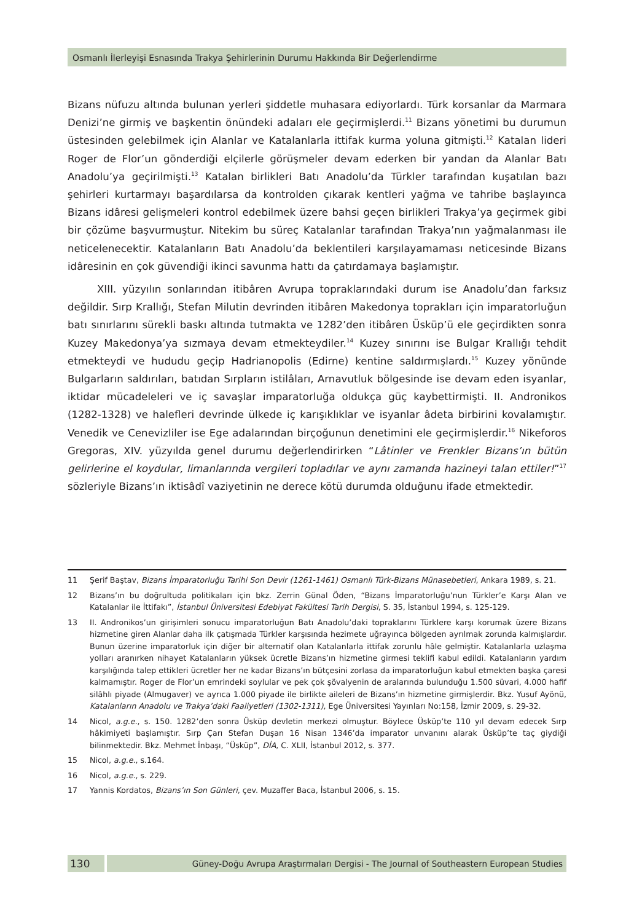Osmanlı İlerleyişi Esnasında Trakya Şehirlerinin Durumu Hakkında Bir Değerlendirme
Bizans nüfuzu altında bulunan yerleri şiddetle muhasara ediyorlardı. Türk korsanlar da Marmara Denizi’ne girmiş ve başkentin önündeki adaları ele geçirmişlerdi.<sup>11</sup> Bizans yönetimi bu durumun üstesinden gelebilmek için Alanlar ve Katalanlarla ittifak kurma yoluna gitmişti.<sup>12</sup> Katalan lideri Roger de Flor’un gönderdiği elçilerle görüşmeler devam ederken bir yandan da Alanlar Batı Anadolu’ya geçirilmişti.<sup>13</sup> Katalan birlikleri Batı Anadolu’da Türkler tarafından kuşatılan bazı şehirleri kurtarmayı başardılarsa da kontrolden çıkarak kentleri yağma ve tahribe başlayınca Bizans idâresi gelişmeleri kontrol edebilmek üzere bahsi geçen birlikleri Trakya’ya geçirmek gibi bir çözüme başvurmuştur. Nitekim bu süreç Katalanlar tarafından Trakya’nın yağmalanması ile neticelenecektir. Katalanların Batı Anadolu’da beklentileri karşılayamaması neticesinde Bizans idâresinin en çok güvendiği ikinci savunma hattı da çatırdamaya başlamıştır.
XIII. yüzyılın sonlarından itibâren Avrupa topraklarındaki durum ise Anadolu’dan farksız değildir. Sırp Krallığı, Stefan Milutin devrinden itibâren Makedonya toprakları için imparatorluğun batı sınırlarını sürekli baskı altında tutmakta ve 1282’den itibâren Üsküp’ü ele geçirdikten sonra Kuzey Makedonya’ya sızmaya devam etmekteydiler.<sup>14</sup> Kuzey sınırını ise Bulgar Krallığı tehdit etmekteydi ve hududu geçip Hadrianopolis (Edirne) kentine saldırmışlardı.<sup>15</sup> Kuzey yönünde Bulgarların saldırıları, batıdan Sırpların istilâları, Arnavutluk bölgesinde ise devam eden isyanlar, iktidar mücadeleleri ve iç savaşlar imparatorluğa oldukça güç kaybettirmişti. II. Andronikos (1282-1328) ve halefleri devrinde ülkede iç karışıklıklar ve isyanlar âdeta birbirini kovalamıştır. Venedik ve Cenevizliler ise Ege adalarından birçoğunun denetimini ele geçirmişlerdir.<sup>16</sup> Nikeforos Gregoras, XIV. yüzyılda genel durumu değerlendirirken “Lâtinler ve Frenkler Bizans’ın bütün gelirlerine el koydular, limanlarında vergileri topladılar ve aynı zamanda hazineyi talan ettiler!”<sup>17</sup> sözleriyle Bizans’ın iktisâdî vaziyetinin ne derece kötü durumda olduğunu ifade etmektedir.
11 Şerif Baştav, Bizans İmparatorluğu Tarihi Son Devir (1261-1461) Osmanlı Türk-Bizans Münasebetleri, Ankara 1989, s. 21.
12 Bizans’ın bu doğrultuda politikaları için bkz. Zerrin Günal Öden, “Bizans İmparatorluğu’nun Türkler’e Karşı Alan ve Katalanlar ile İttifakı”, İstanbul Üniversitesi Edebiyat Fakültesi Tarih Dergisi, S. 35, İstanbul 1994, s. 125-129.
13 II. Andronikos’un girişimleri sonucu imparatorluğun Batı Anadolu’daki topraklarını Türklere karşı korumak üzere Bizans hizmetine giren Alanlar daha ilk çatışmada Türkler karşısında hezimete uğrayınca bölgeden ayrılmak zorunda kalmışlardır. Bunun üzerine imparatorluk için diğer bir alternatif olan Katalanlarla ittifak zorunlu hâle gelmiştir. Katalanlarla uzlaşma yolları aranırken nihayet Katalanların yüksek ücretle Bizans’ın hizmetine girmesi teklifi kabul edildi. Katalanların yardım karşılığında talep ettikleri ücretler her ne kadar Bizans’ın bütçesini zorlasa da imparatorluğun kabul etmekten başka çaresi kalmamıştır. Roger de Flor’un emrindeki soylular ve pek çok şövalyenin de aralarında bulunduğu 1.500 süvari, 4.000 hafif silâhlı piyade (Almugaver) ve ayrıca 1.000 piyade ile birlikte aileleri de Bizans’ın hizmetine girmişlerdir. Bkz. Yusuf Ayönü, Katalanların Anadolu ve Trakya’daki Faaliyetleri (1302-1311), Ege Üniversitesi Yayınları No:158, İzmir 2009, s. 29-32.
14 Nicol, a.g.e., s. 150. 1282’den sonra Üsküp devletin merkezi olmuştur. Böylece Üsküp’te 110 yıl devam edecek Sırp hâkimiyeti başlamıştır. Sırp Çarı Stefan Duşan 16 Nisan 1346’da imparator unvanını alarak Üsküp’te taç giydiği bilinmektedir. Bkz. Mehmet İnbaşı, “Üsküp”, DİA, C. XLII, İstanbul 2012, s. 377.
15 Nicol, a.g.e., s.164.
16 Nicol, a.g.e., s. 229.
17 Yannis Kordatos, Bizans’ın Son Günleri, çev. Muzaffer Baca, İstanbul 2006, s. 15.
130
Güney-Doğu Avrupa Araştırmaları Dergisi - The Journal of Southeastern European Studies